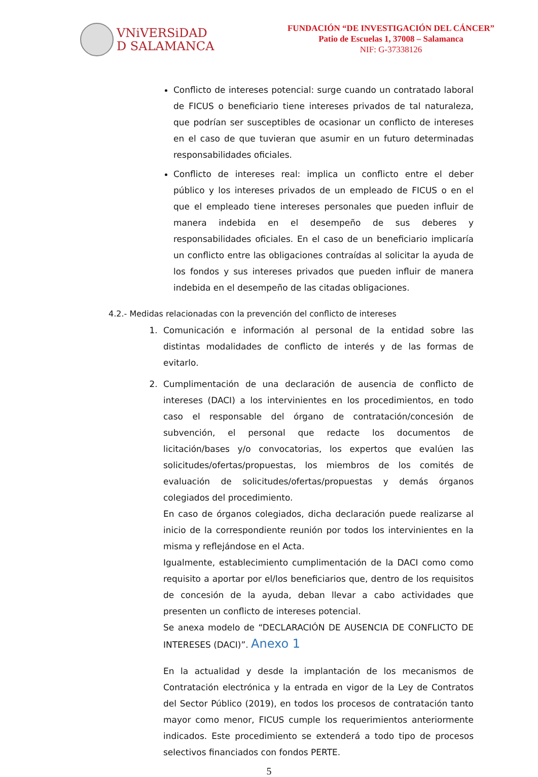VNiVERSiDAD
D SALAMANCA
FUNDACIÓN “DE INVESTIGACIÓN DEL CÁNCER”
Patio de Escuelas 1, 37008 – Salamanca
NIF: G-37338126
Conflicto de intereses potencial: surge cuando un contratado laboral de FICUS o beneficiario tiene intereses privados de tal naturaleza, que podrían ser susceptibles de ocasionar un conflicto de intereses en el caso de que tuvieran que asumir en un futuro determinadas responsabilidades oficiales.
Conflicto de intereses real: implica un conflicto entre el deber público y los intereses privados de un empleado de FICUS o en el que el empleado tiene intereses personales que pueden influir de manera indebida en el desempeño de sus deberes y responsabilidades oficiales. En el caso de un beneficiario implicaría un conflicto entre las obligaciones contraídas al solicitar la ayuda de los fondos y sus intereses privados que pueden influir de manera indebida en el desempeño de las citadas obligaciones.
4.2.- Medidas relacionadas con la prevención del conflicto de intereses
1. Comunicación e información al personal de la entidad sobre las distintas modalidades de conflicto de interés y de las formas de evitarlo.
2. Cumplimentación de una declaración de ausencia de conflicto de intereses (DACI) a los intervinientes en los procedimientos, en todo caso el responsable del órgano de contratación/concesión de subvención, el personal que redacte los documentos de licitación/bases y/o convocatorias, los expertos que evalúen las solicitudes/ofertas/propuestas, los miembros de los comités de evaluación de solicitudes/ofertas/propuestas y demás órganos colegiados del procedimiento.
En caso de órganos colegiados, dicha declaración puede realizarse al inicio de la correspondiente reunión por todos los intervinientes en la misma y reflejándose en el Acta.
Igualmente, establecimiento cumplimentación de la DACI como como requisito a aportar por el/los beneficiarios que, dentro de los requisitos de concesión de la ayuda, deban llevar a cabo actividades que presenten un conflicto de intereses potencial.
Se anexa modelo de “DECLARACIÓN DE AUSENCIA DE CONFLICTO DE INTERESES (DACI)”. Anexo 1
En la actualidad y desde la implantación de los mecanismos de Contratación electrónica y la entrada en vigor de la Ley de Contratos del Sector Público (2019), en todos los procesos de contratación tanto mayor como menor, FICUS cumple los requerimientos anteriormente indicados. Este procedimiento se extenderá a todo tipo de procesos selectivos financiados con fondos PERTE.
5